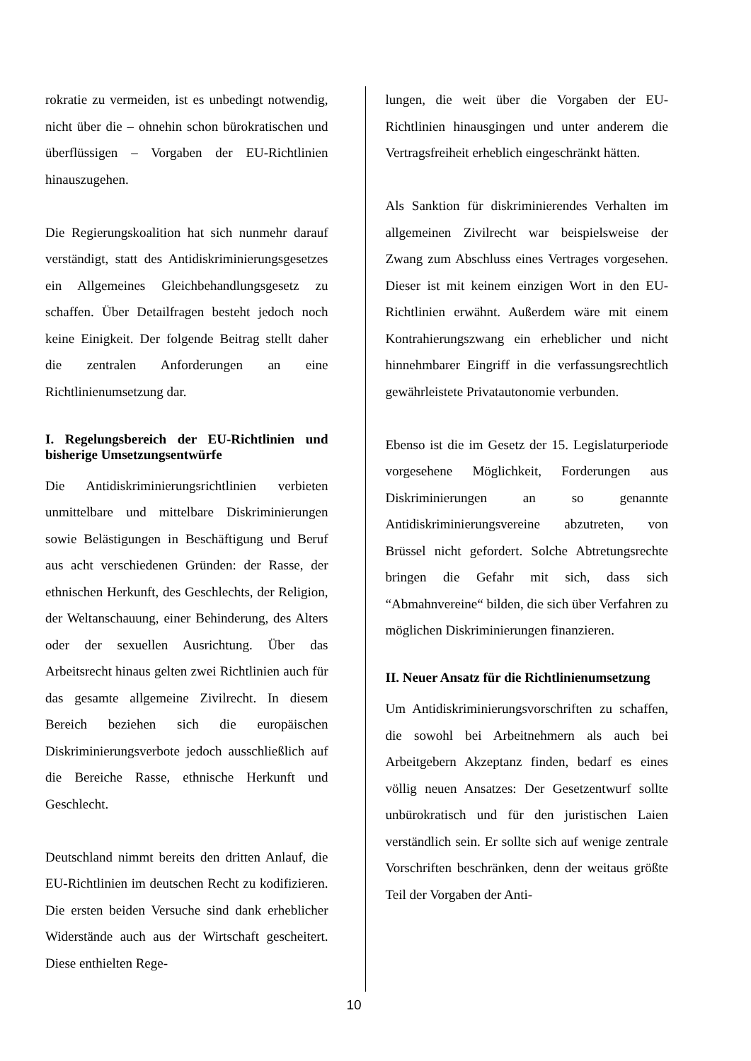rokratie zu vermeiden, ist es unbedingt notwendig, nicht über die – ohnehin schon bürokratischen und überflüssigen – Vorgaben der EU-Richtlinien hinauszugehen.
Die Regierungskoalition hat sich nunmehr darauf verständigt, statt des Antidiskriminierungsgesetzes ein Allgemeines Gleichbehandlungsgesetz zu schaffen. Über Detailfragen besteht jedoch noch keine Einigkeit. Der folgende Beitrag stellt daher die zentralen Anforderungen an eine Richtlinienumsetzung dar.
I. Regelungsbereich der EU-Richtlinien und bisherige Umsetzungsentwürfe
Die Antidiskriminierungsrichtlinien verbieten unmittelbare und mittelbare Diskriminierungen sowie Belästigungen in Beschäftigung und Beruf aus acht verschiedenen Gründen: der Rasse, der ethnischen Herkunft, des Geschlechts, der Religion, der Weltanschauung, einer Behinderung, des Alters oder der sexuellen Ausrichtung. Über das Arbeitsrecht hinaus gelten zwei Richtlinien auch für das gesamte allgemeine Zivilrecht. In diesem Bereich beziehen sich die europäischen Diskriminierungsverbote jedoch ausschließlich auf die Bereiche Rasse, ethnische Herkunft und Geschlecht.
Deutschland nimmt bereits den dritten Anlauf, die EU-Richtlinien im deutschen Recht zu kodifizieren. Die ersten beiden Versuche sind dank erheblicher Widerstände auch aus der Wirtschaft gescheitert. Diese enthielten Rege-
lungen, die weit über die Vorgaben der EU-Richtlinien hinausgingen und unter anderem die Vertragsfreiheit erheblich eingeschränkt hätten.
Als Sanktion für diskriminierendes Verhalten im allgemeinen Zivilrecht war beispielsweise der Zwang zum Abschluss eines Vertrages vorgesehen. Dieser ist mit keinem einzigen Wort in den EU-Richtlinien erwähnt. Außerdem wäre mit einem Kontrahierungszwang ein erheblicher und nicht hinnehmbarer Eingriff in die verfassungsrechtlich gewährleistete Privatautonomie verbunden.
Ebenso ist die im Gesetz der 15. Legislaturperiode vorgesehene Möglichkeit, Forderungen aus Diskriminierungen an so genannte Antidiskriminierungsvereine abzutreten, von Brüssel nicht gefordert. Solche Abtretungsrechte bringen die Gefahr mit sich, dass sich “Abmahnvereine“ bilden, die sich über Verfahren zu möglichen Diskriminierungen finanzieren.
II. Neuer Ansatz für die Richtlinienumsetzung
Um Antidiskriminierungsvorschriften zu schaffen, die sowohl bei Arbeitnehmern als auch bei Arbeitgebern Akzeptanz finden, bedarf es eines völlig neuen Ansatzes: Der Gesetzentwurf sollte unbürokratisch und für den juristischen Laien verständlich sein. Er sollte sich auf wenige zentrale Vorschriften beschränken, denn der weitaus größte Teil der Vorgaben der Anti-
10